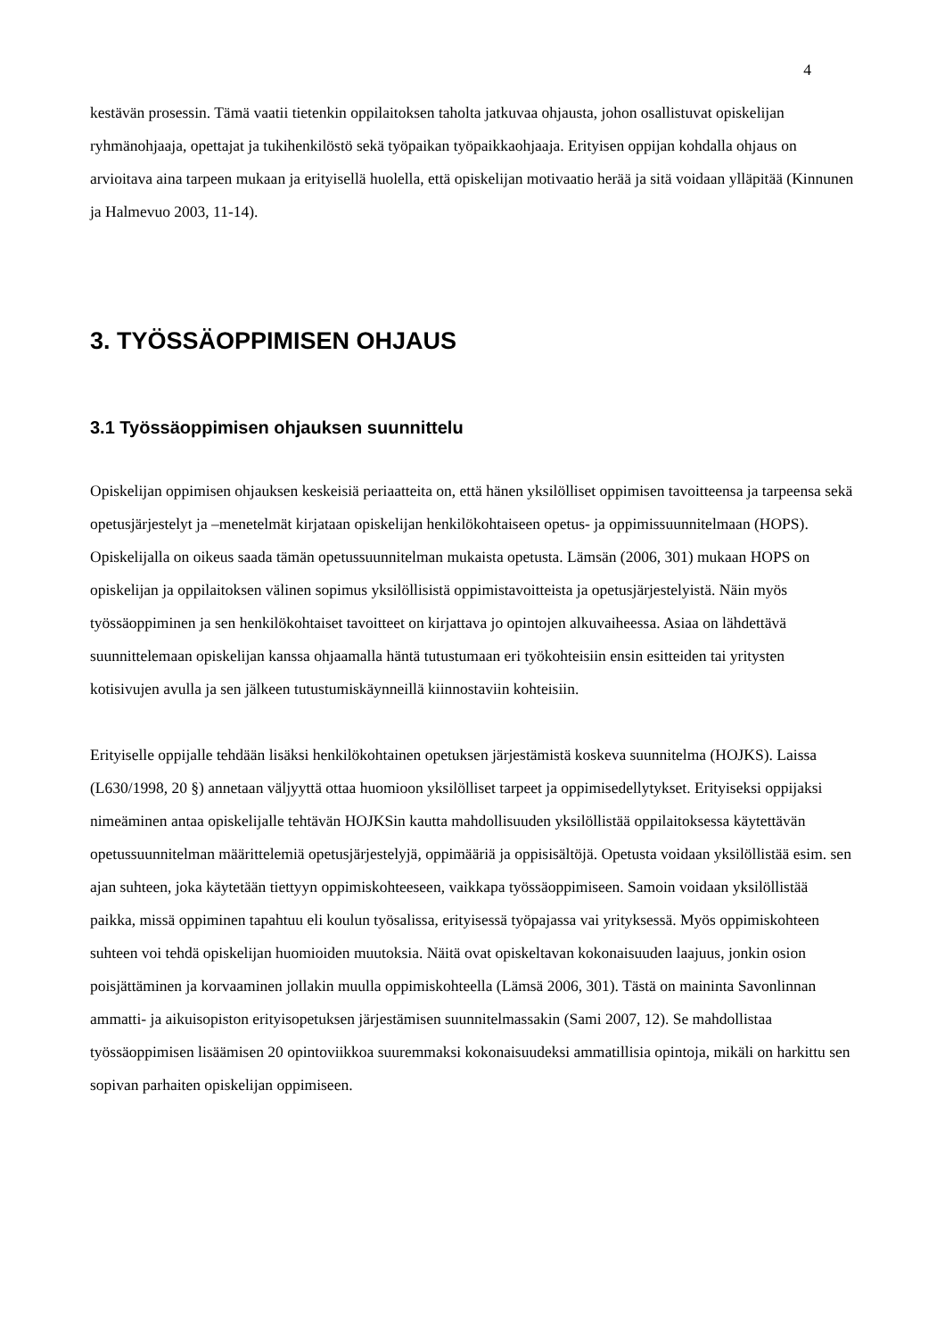4
kestävän prosessin. Tämä vaatii tietenkin oppilaitoksen taholta jatkuvaa ohjausta, johon osallistuvat opiskelijan ryhmänohjaaja, opettajat ja tukihenkilöstö sekä työpaikan työpaikkaohjaaja. Erityisen oppijan kohdalla ohjaus on arvioitava aina tarpeen mukaan ja erityisellä huolella, että opiskelijan motivaatio herää ja sitä voidaan ylläpitää (Kinnunen ja Halmevuo 2003, 11-14).
3. TYÖSSÄOPPIMISEN OHJAUS
3.1 Työssäoppimisen ohjauksen suunnittelu
Opiskelijan oppimisen ohjauksen keskeisiä periaatteita on, että hänen yksilölliset oppimisen tavoitteensa ja tarpeensa sekä opetusjärjestelyt ja –menetelmät kirjataan opiskelijan henkilökohtaiseen opetus- ja oppimissuunnitelmaan (HOPS). Opiskelijalla on oikeus saada tämän opetussuunnitelman mukaista opetusta. Lämsän (2006, 301) mukaan HOPS on opiskelijan ja oppilaitoksen välinen sopimus yksilöllisistä oppimistavoitteista ja opetusjärjestelyistä. Näin myös työssäoppiminen ja sen henkilökohtaiset tavoitteet on kirjattava jo opintojen alkuvaiheessa. Asiaa on lähdettävä suunnittelemaan opiskelijan kanssa ohjaamalla häntä tutustumaan eri työkohteisiin ensin esitteiden tai yritysten kotisivujen avulla ja sen jälkeen tutustumiskäynneillä kiinnostaviin kohteisiin.
Erityiselle oppijalle tehdään lisäksi henkilökohtainen opetuksen järjestämistä koskeva suunnitelma (HOJKS). Laissa (L630/1998, 20 §) annetaan väljyyttä ottaa huomioon yksilölliset tarpeet ja oppimisedellytykset. Erityiseksi oppijaksi nimeäminen antaa opiskelijalle tehtävän HOJKSin kautta mahdollisuuden yksilöllistää oppilaitoksessa käytettävän opetussuunnitelman määrittelemiä opetusjärjestelyjä, oppimääriä ja oppisisältöjä. Opetusta voidaan yksilöllistää esim. sen ajan suhteen, joka käytetään tiettyyn oppimiskohteeseen, vaikkapa työssäoppimiseen. Samoin voidaan yksilöllistää paikka, missä oppiminen tapahtuu eli koulun työsalissa, erityisessä työpajassa vai yrityksessä. Myös oppimiskohteen suhteen voi tehdä opiskelijan huomioiden muutoksia. Näitä ovat opiskeltavan kokonaisuuden laajuus, jonkin osion poisjättäminen ja korvaaminen jollakin muulla oppimiskohteella (Lämsä 2006, 301). Tästä on maininta Savonlinnan ammatti- ja aikuisopiston erityisopetuksen järjestämisen suunnitelmassakin (Sami 2007, 12). Se mahdollistaa työssäoppimisen lisäämisen 20 opintoviikkoa suuremmaksi kokonaisuudeksi ammatillisia opintoja, mikäli on harkittu sen sopivan parhaiten opiskelijan oppimiseen.